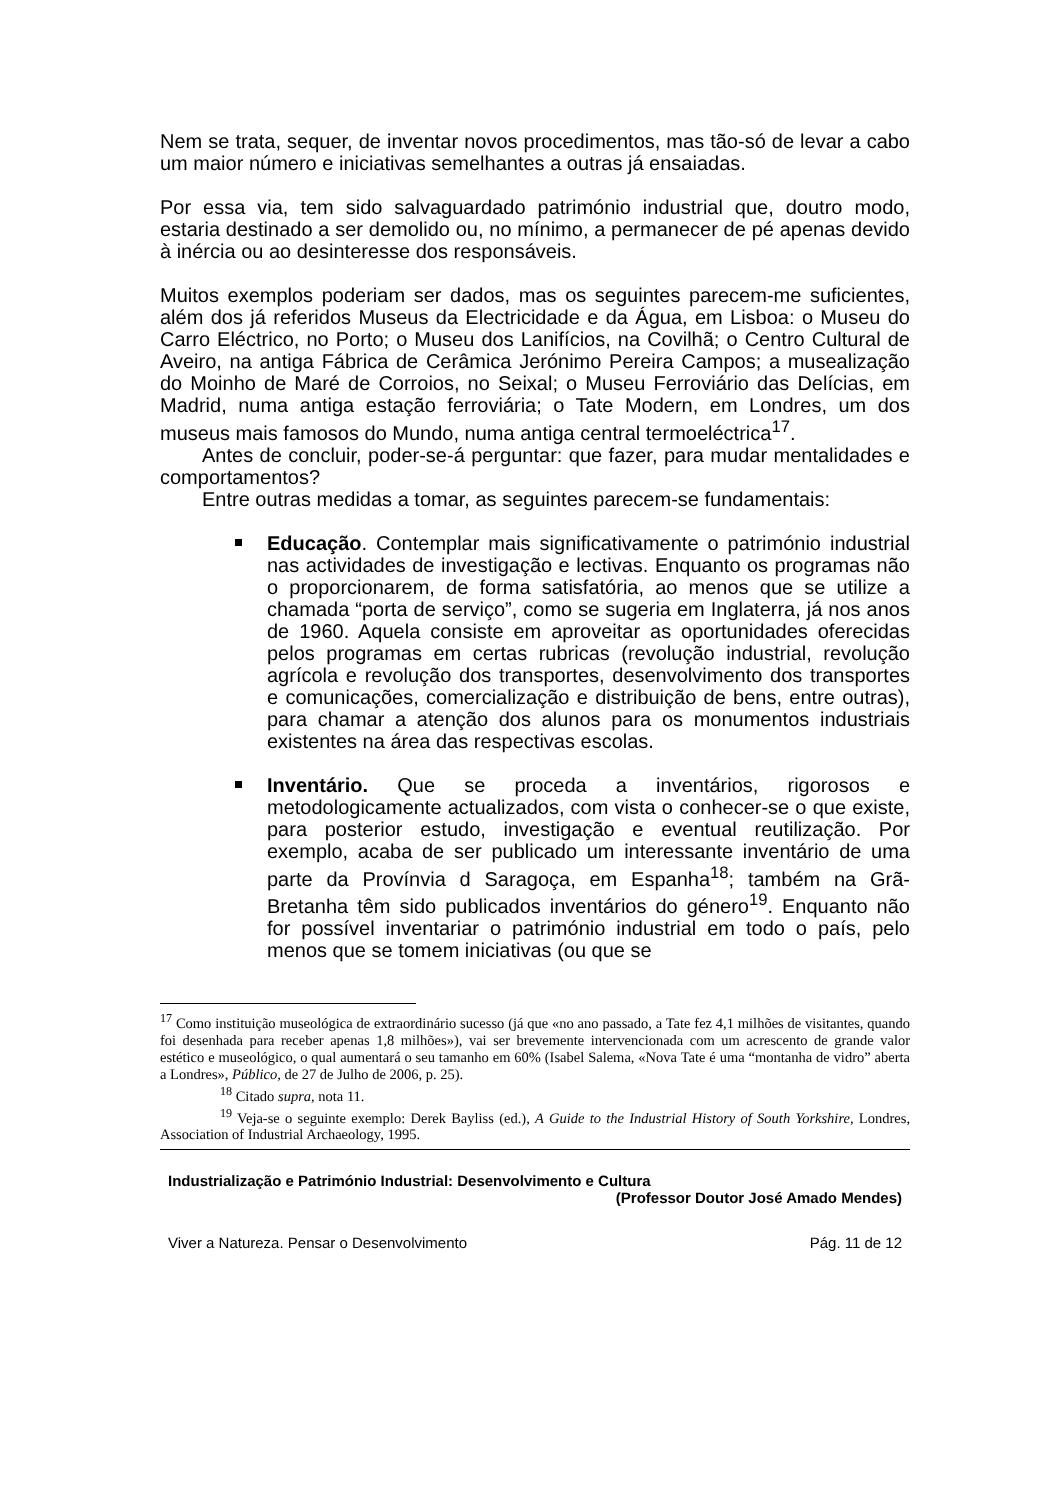Nem se trata, sequer, de inventar novos procedimentos, mas tão-só de levar a cabo um maior número e iniciativas semelhantes a outras já ensaiadas.
Por essa via, tem sido salvaguardado património industrial que, doutro modo, estaria destinado a ser demolido ou, no mínimo, a permanecer de pé apenas devido à inércia ou ao desinteresse dos responsáveis.
Muitos exemplos poderiam ser dados, mas os seguintes parecem-me suficientes, além dos já referidos Museus da Electricidade e da Água, em Lisboa: o Museu do Carro Eléctrico, no Porto; o Museu dos Lanifícios, na Covilhã; o Centro Cultural de Aveiro, na antiga Fábrica de Cerâmica Jerónimo Pereira Campos; a musealização do Moinho de Maré de Corroios, no Seixal; o Museu Ferroviário das Delícias, em Madrid, numa antiga estação ferroviária; o Tate Modern, em Londres, um dos museus mais famosos do Mundo, numa antiga central termoeléctrica<sup>17</sup>.
Antes de concluir, poder-se-á perguntar: que fazer, para mudar mentalidades e comportamentos?
Entre outras medidas a tomar, as seguintes parecem-se fundamentais:
Educação. Contemplar mais significativamente o património industrial nas actividades de investigação e lectivas. Enquanto os programas não o proporcionarem, de forma satisfatória, ao menos que se utilize a chamada “porta de serviço”, como se sugeria em Inglaterra, já nos anos de 1960. Aquela consiste em aproveitar as oportunidades oferecidas pelos programas em certas rubricas (revolução industrial, revolução agrícola e revolução dos transportes, desenvolvimento dos transportes e comunicações, comercialização e distribuição de bens, entre outras), para chamar a atenção dos alunos para os monumentos industriais existentes na área das respectivas escolas.
Inventário. Que se proceda a inventários, rigorosos e metodologicamente actualizados, com vista o conhecer-se o que existe, para posterior estudo, investigação e eventual reutilização. Por exemplo, acaba de ser publicado um interessante inventário de uma parte da Provínvia d Saragoça, em Espanha<sup>18</sup>; também na Grã-Bretanha têm sido publicados inventários do género<sup>19</sup>. Enquanto não for possível inventariar o património industrial em todo o país, pelo menos que se tomem iniciativas (ou que se
<sup>17</sup> Como instituição museológica de extraordinário sucesso (já que «no ano passado, a Tate fez 4,1 milhões de visitantes, quando foi desenhada para receber apenas 1,8 milhões»), vai ser brevemente intervencionada com um acrescento de grande valor estético e museológico, o qual aumentará o seu tamanho em 60% (Isabel Salema, «Nova Tate é uma “montanha de vidro” aberta a Londres», Público, de 27 de Julho de 2006, p. 25).
<sup>18</sup> Citado supra, nota 11.
<sup>19</sup> Veja-se o seguinte exemplo: Derek Bayliss (ed.), A Guide to the Industrial History of South Yorkshire, Londres, Association of Industrial Archaeology, 1995.
Industrialização e Património Industrial: Desenvolvimento e Cultura
(Professor Doutor José Amado Mendes)
Viver a Natureza. Pensar o Desenvolvimento Pág. 11 de 12